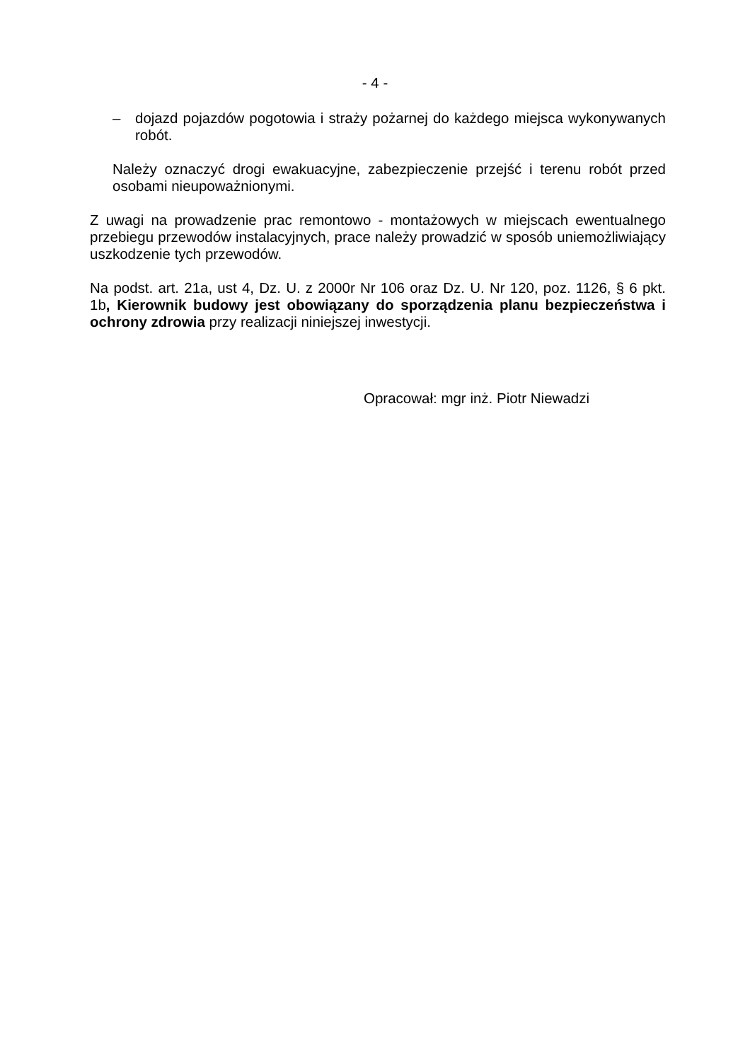- 4 -
– dojazd pojazdów pogotowia i straży pożarnej do każdego miejsca wykonywanych robót.
Należy oznaczyć drogi ewakuacyjne, zabezpieczenie przejść i terenu robót przed osobami nieupoważnionymi.
Z uwagi na prowadzenie prac remontowo - montażowych w miejscach ewentualnego przebiegu przewodów instalacyjnych, prace należy prowadzić w sposób uniemożliwiający uszkodzenie tych przewodów.
Na podst. art. 21a, ust 4, Dz. U. z 2000r Nr 106 oraz Dz. U. Nr 120, poz. 1126, § 6 pkt. 1b, Kierownik budowy jest obowiązany do sporządzenia planu bezpieczeństwa i ochrony zdrowia przy realizacji niniejszej inwestycji.
Opracował: mgr inż. Piotr Niewadzi